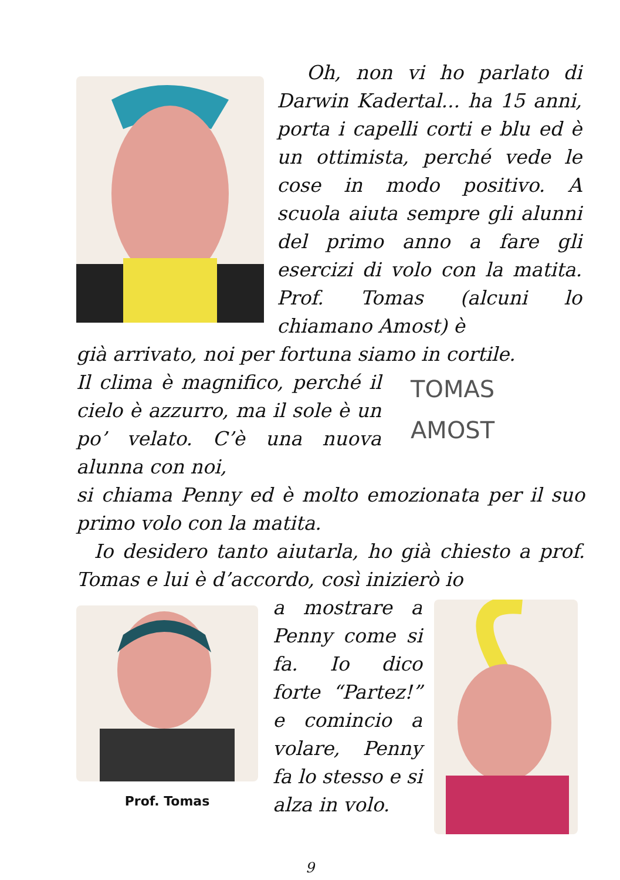Oh, non vi ho parlato di Darwin Kadertal... ha 15 anni, porta i capelli corti e blu ed è un ottimista, perché vede le cose in modo positivo. A scuola aiuta sempre gli alunni del primo anno a fare gli esercizi di volo con la matita. Prof. Tomas (alcuni lo chiamano Amost) è
già arrivato, noi per fortuna siamo in cortile.
Il clima è magnifico, perché il cielo è azzurro, ma il sole è un po’ velato. C’è una nuova alunna con noi,
TOMAS
AMOST
si chiama Penny ed è molto emozionata per il suo primo volo con la matita.
Io desidero tanto aiutarla, ho già chiesto a prof. Tomas e lui è d’accordo, così inizierò io
Prof. Tomas
a mostrare a Penny come si fa. Io dico forte “Partez!” e comincio a volare, Penny fa lo stesso e si alza in volo.
9